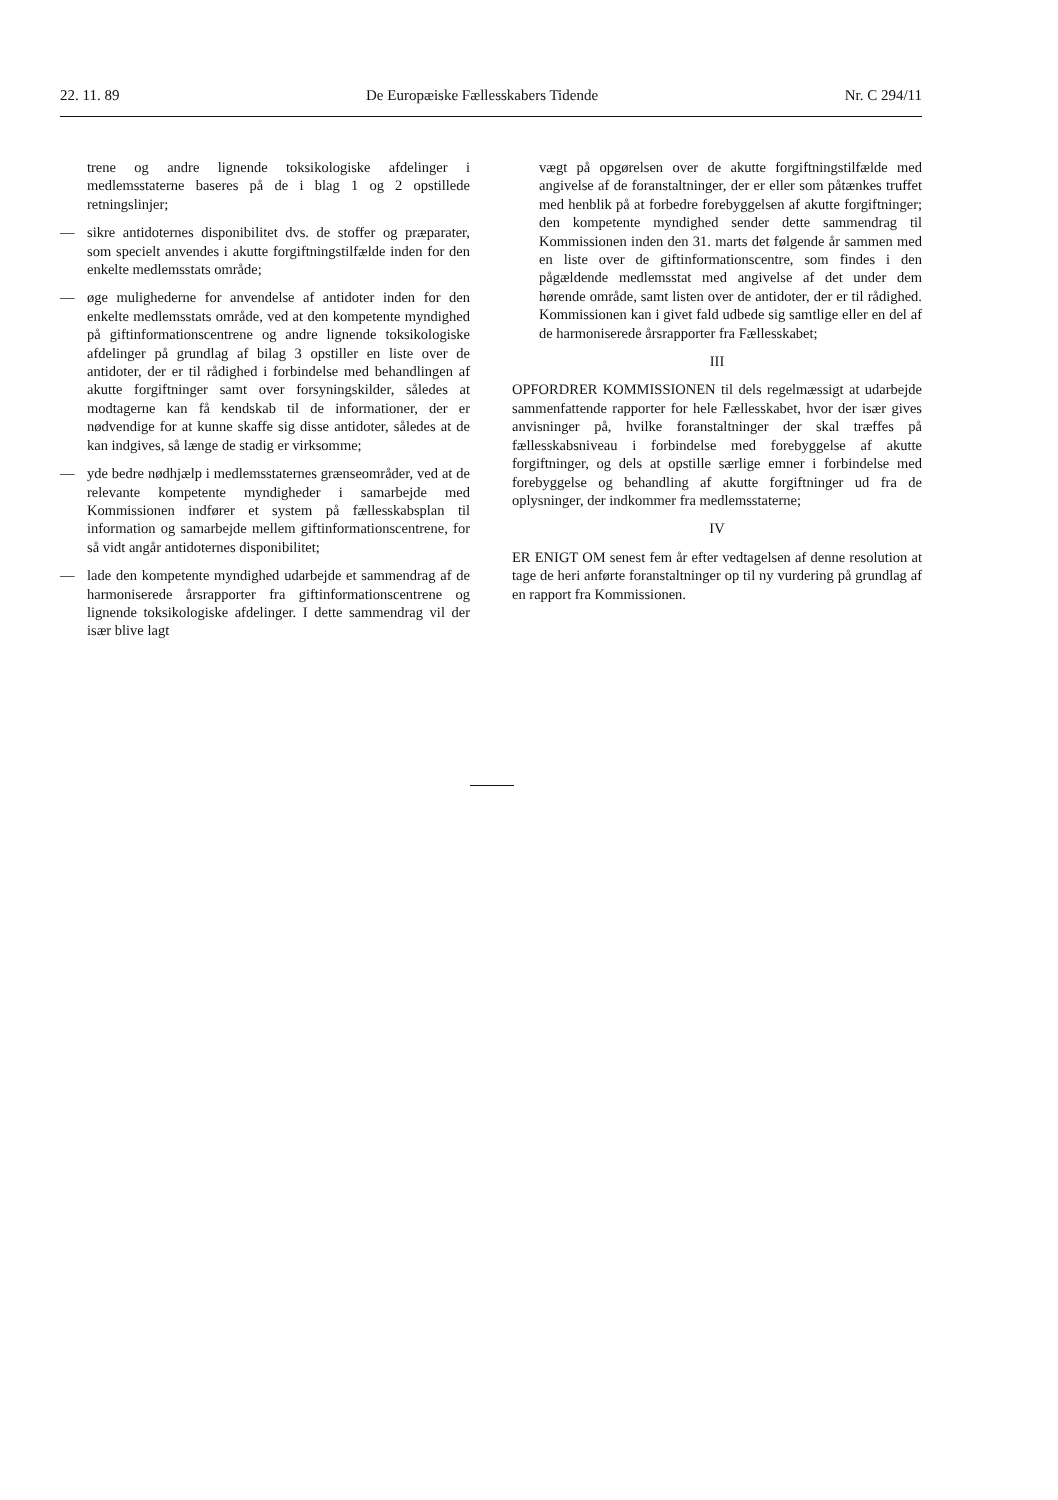22. 11. 89 De Europæiske Fællesskabers Tidende Nr. C 294/11
trene og andre lignende toksikologiske afdelinger i medlemsstaterne baseres på de i blag 1 og 2 opstillede retningslinjer;
— sikre antidoternes disponibilitet dvs. de stoffer og præparater, som specielt anvendes i akutte forgiftningstilfælde inden for den enkelte medlemsstats område;
— øge mulighederne for anvendelse af antidoter inden for den enkelte medlemsstats område, ved at den kompetente myndighed på giftinformationscentrene og andre lignende toksikologiske afdelinger på grundlag af bilag 3 opstiller en liste over de antidoter, der er til rådighed i forbindelse med behandlingen af akutte forgiftninger samt over forsyningskilder, således at modtagerne kan få kendskab til de informationer, der er nødvendige for at kunne skaffe sig disse antidoter, således at de kan indgives, så længe de stadig er virksomme;
— yde bedre nødhjælp i medlemsstaternes grænseområder, ved at de relevante kompetente myndigheder i samarbejde med Kommissionen indfører et system på fællesskabsplan til information og samarbejde mellem giftinformationscentrene, for så vidt angår antidoternes disponibilitet;
— lade den kompetente myndighed udarbejde et sammendrag af de harmoniserede årsrapporter fra giftinformationscentrene og lignende toksikologiske afdelinger. I dette sammendrag vil der især blive lagt
vægt på opgørelsen over de akutte forgiftningstilfælde med angivelse af de foranstaltninger, der er eller som påtænkes truffet med henblik på at forbedre forebyggelsen af akutte forgiftninger; den kompetente myndighed sender dette sammendrag til Kommissionen inden den 31. marts det følgende år sammen med en liste over de giftinformationscentre, som findes i den pågældende medlemsstat med angivelse af det under dem hørende område, samt listen over de antidoter, der er til rådighed. Kommissionen kan i givet fald udbede sig samtlige eller en del af de harmoniserede årsrapporter fra Fællesskabet;
III
OPFORDRER KOMMISSIONEN til dels regelmæssigt at udarbejde sammenfattende rapporter for hele Fællesskabet, hvor der især gives anvisninger på, hvilke foranstaltninger der skal træffes på fællesskabsniveau i forbindelse med forebyggelse af akutte forgiftninger, og dels at opstille særlige emner i forbindelse med forebyggelse og behandling af akutte forgiftninger ud fra de oplysninger, der indkommer fra medlemsstaterne;
IV
ER ENIGT OM senest fem år efter vedtagelsen af denne resolution at tage de heri anførte foranstaltninger op til ny vurdering på grundlag af en rapport fra Kommissionen.